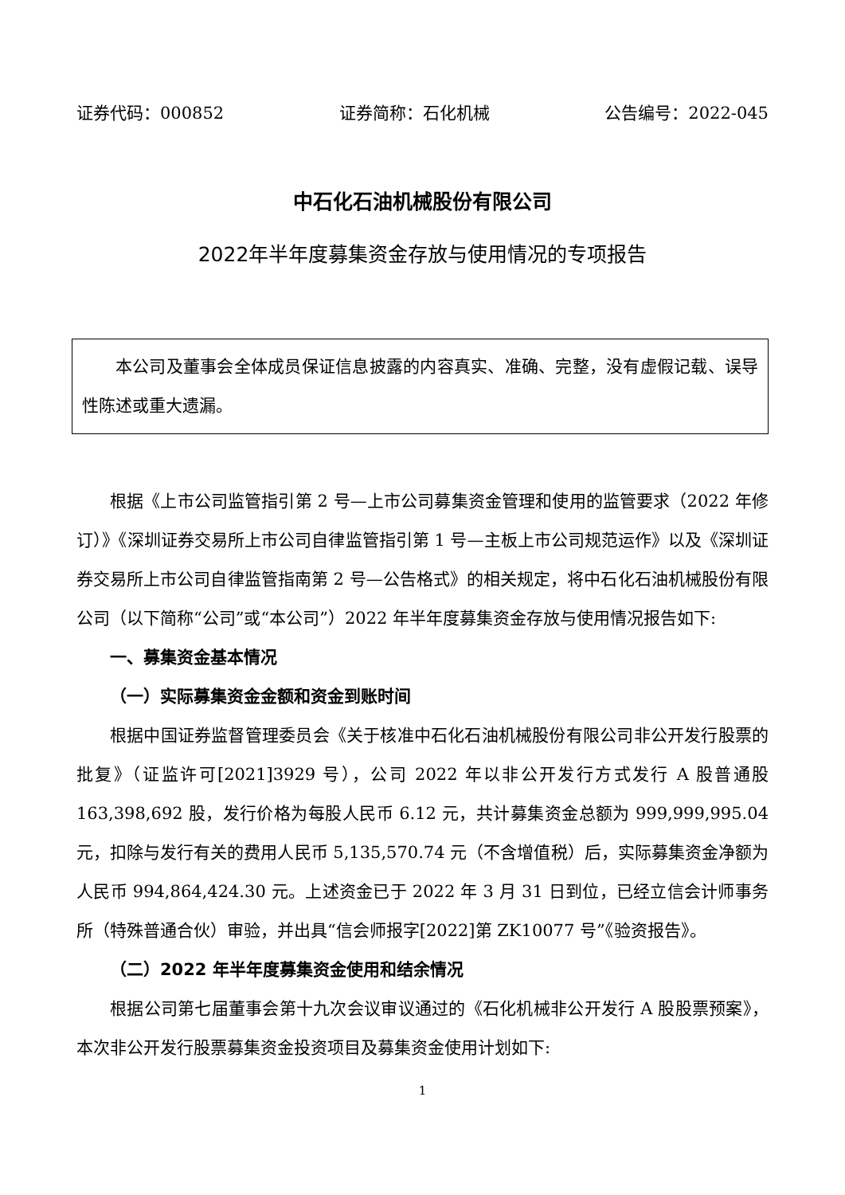证券代码：000852 证券简称：石化机械 公告编号：2022-045
中石化石油机械股份有限公司
2022年半年度募集资金存放与使用情况的专项报告
本公司及董事会全体成员保证信息披露的内容真实、准确、完整，没有虚假记载、误导性陈述或重大遗漏。
根据《上市公司监管指引第 2 号—上市公司募集资金管理和使用的监管要求（2022 年修订）》《深圳证券交易所上市公司自律监管指引第 1 号—主板上市公司规范运作》以及《深圳证券交易所上市公司自律监管指南第 2 号—公告格式》的相关规定，将中石化石油机械股份有限公司（以下简称“公司”或“本公司”）2022 年半年度募集资金存放与使用情况报告如下:
一、募集资金基本情况
（一）实际募集资金金额和资金到账时间
根据中国证券监督管理委员会《关于核准中石化石油机械股份有限公司非公开发行股票的批复》（证监许可[2021]3929 号），公司 2022 年以非公开发行方式发行 A 股普通股 163,398,692 股，发行价格为每股人民币 6.12 元，共计募集资金总额为 999,999,995.04 元，扣除与发行有关的费用人民币 5,135,570.74 元（不含增值税）后，实际募集资金净额为人民币 994,864,424.30 元。上述资金已于 2022 年 3 月 31 日到位，已经立信会计师事务所（特殊普通合伙）审验，并出具“信会师报字[2022]第 ZK10077 号”《验资报告》。
（二）2022 年半年度募集资金使用和结余情况
根据公司第七届董事会第十九次会议审议通过的《石化机械非公开发行 A 股股票预案》，本次非公开发行股票募集资金投资项目及募集资金使用计划如下:
1